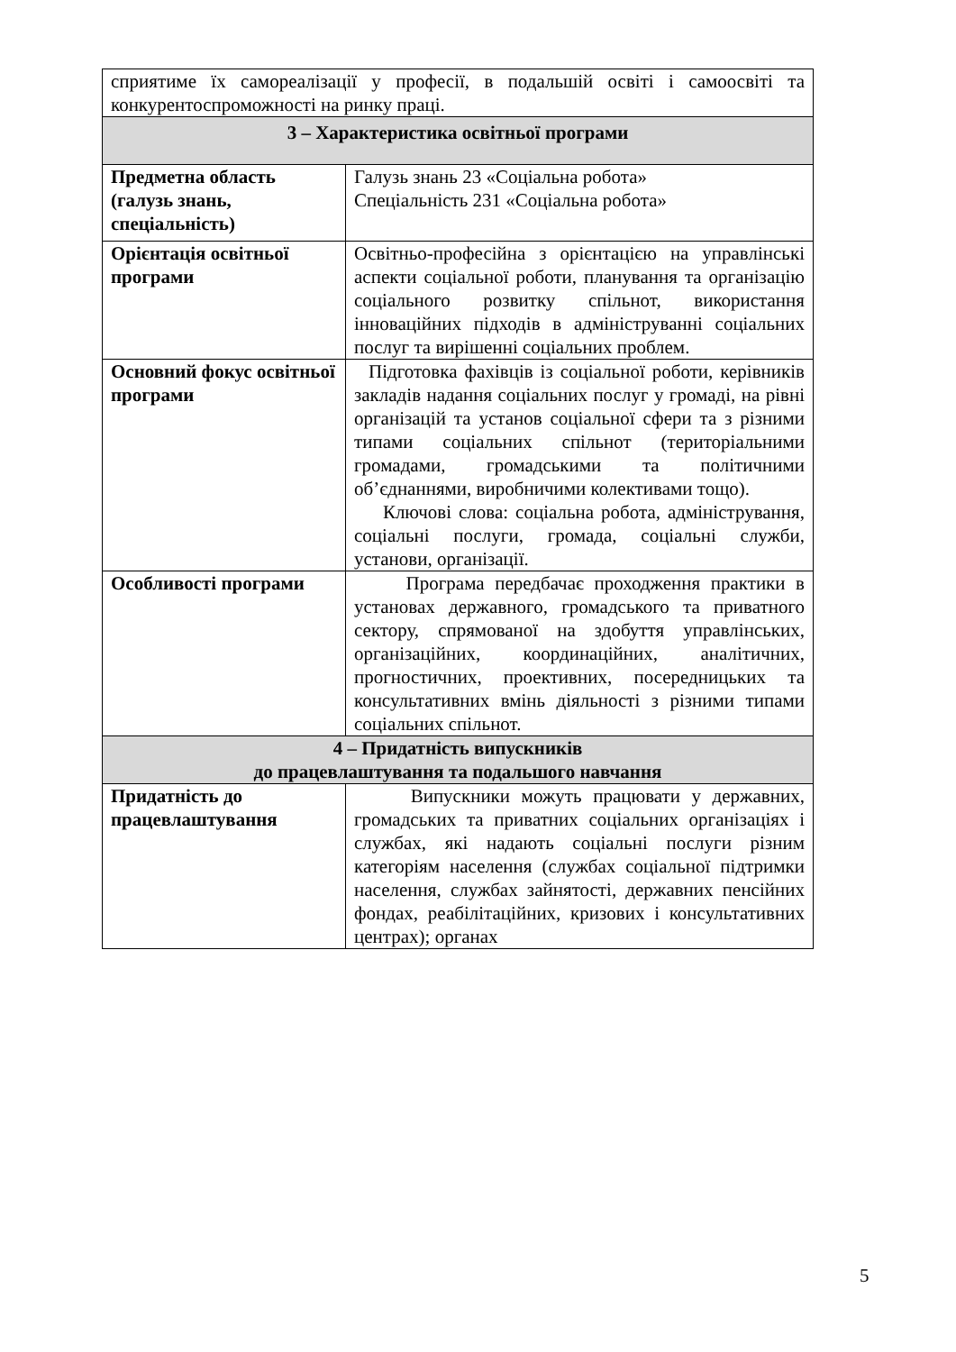| сприятиме їх самореалізації у професії, в подальшій освіті і самоосвіті та конкурентоспроможності на ринку праці. | |
| 3 – Характеристика освітньої програми | |
| Предметна область (галузь знань, спеціальність) | Галузь знань 23 «Соціальна робота» Спеціальність 231 «Соціальна робота» |
| Орієнтація освітньої програми | Освітньо-професійна з орієнтацією на управлінські аспекти соціальної роботи, планування та організацію соціального розвитку спільнот, використання інноваційних підходів в адмініструванні соціальних послуг та вирішенні соціальних проблем. |
| Основний фокус освітньої програми | Підготовка фахівців із соціальної роботи, керівників закладів надання соціальних послуг у громаді, на рівні організацій та установ соціальної сфери та з різними типами соціальних спільнот (територіальними громадами, громадськими та політичними об’єднаннями, виробничими колективами тощо). Ключові слова: соціальна робота, адміністрування, соціальні послуги, громада, соціальні служби, установи, організації. |
| Особливості програми | Програма передбачає проходження практики в установах державного, громадського та приватного сектору, спрямованої на здобуття управлінських, організаційних, координаційних, аналітичних, прогностичних, проективних, посередницьких та консультативних вмінь діяльності з різними типами соціальних спільнот. |
| 4 – Придатність випускників до працевлаштування та подальшого навчання | |
| Придатність до працевлаштування | Випускники можуть працювати у державних, громадських та приватних соціальних організаціях і службах, які надають соціальні послуги різним категоріям населення (службах соціальної підтримки населення, службах зайнятості, державних пенсійних фондах, реабілітаційних, кризових і консультативних центрах); органах |
5